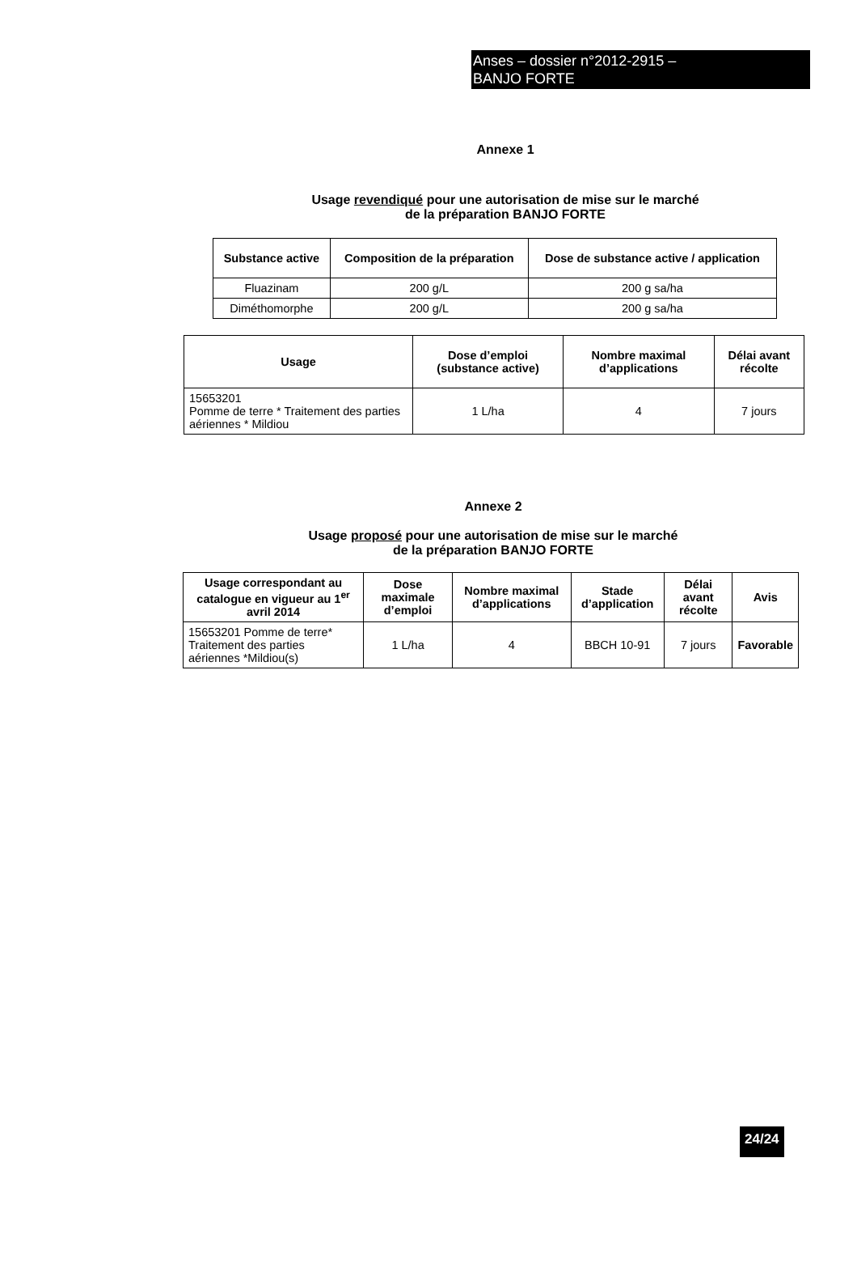Anses – dossier n°2012-2915 –
BANJO FORTE
Annexe 1
Usage revendiqué pour une autorisation de mise sur le marché
de la préparation BANJO FORTE
| Substance active | Composition de la préparation | Dose de substance active / application |
| --- | --- | --- |
| Fluazinam | 200 g/L | 200 g sa/ha |
| Diméthomorphe | 200 g/L | 200 g sa/ha |
| Usage | Dose d’emploi (substance active) | Nombre maximal d’applications | Délai avant récolte |
| --- | --- | --- | --- |
| 15653201 Pomme de terre * Traitement des parties aériennes * Mildiou | 1 L/ha | 4 | 7 jours |
Annexe 2
Usage proposé pour une autorisation de mise sur le marché
de la préparation BANJO FORTE
| Usage correspondant au catalogue en vigueur au 1<sup>er</sup> avril 2014 | Dose maximale d’emploi | Nombre maximal d’applications | Stade d’application | Délai avant récolte | Avis |
| --- | --- | --- | --- | --- | --- |
| 15653201 Pomme de terre* Traitement des parties aériennes *Mildiou(s) | 1 L/ha | 4 | BBCH 10-91 | 7 jours | Favorable |
24/24